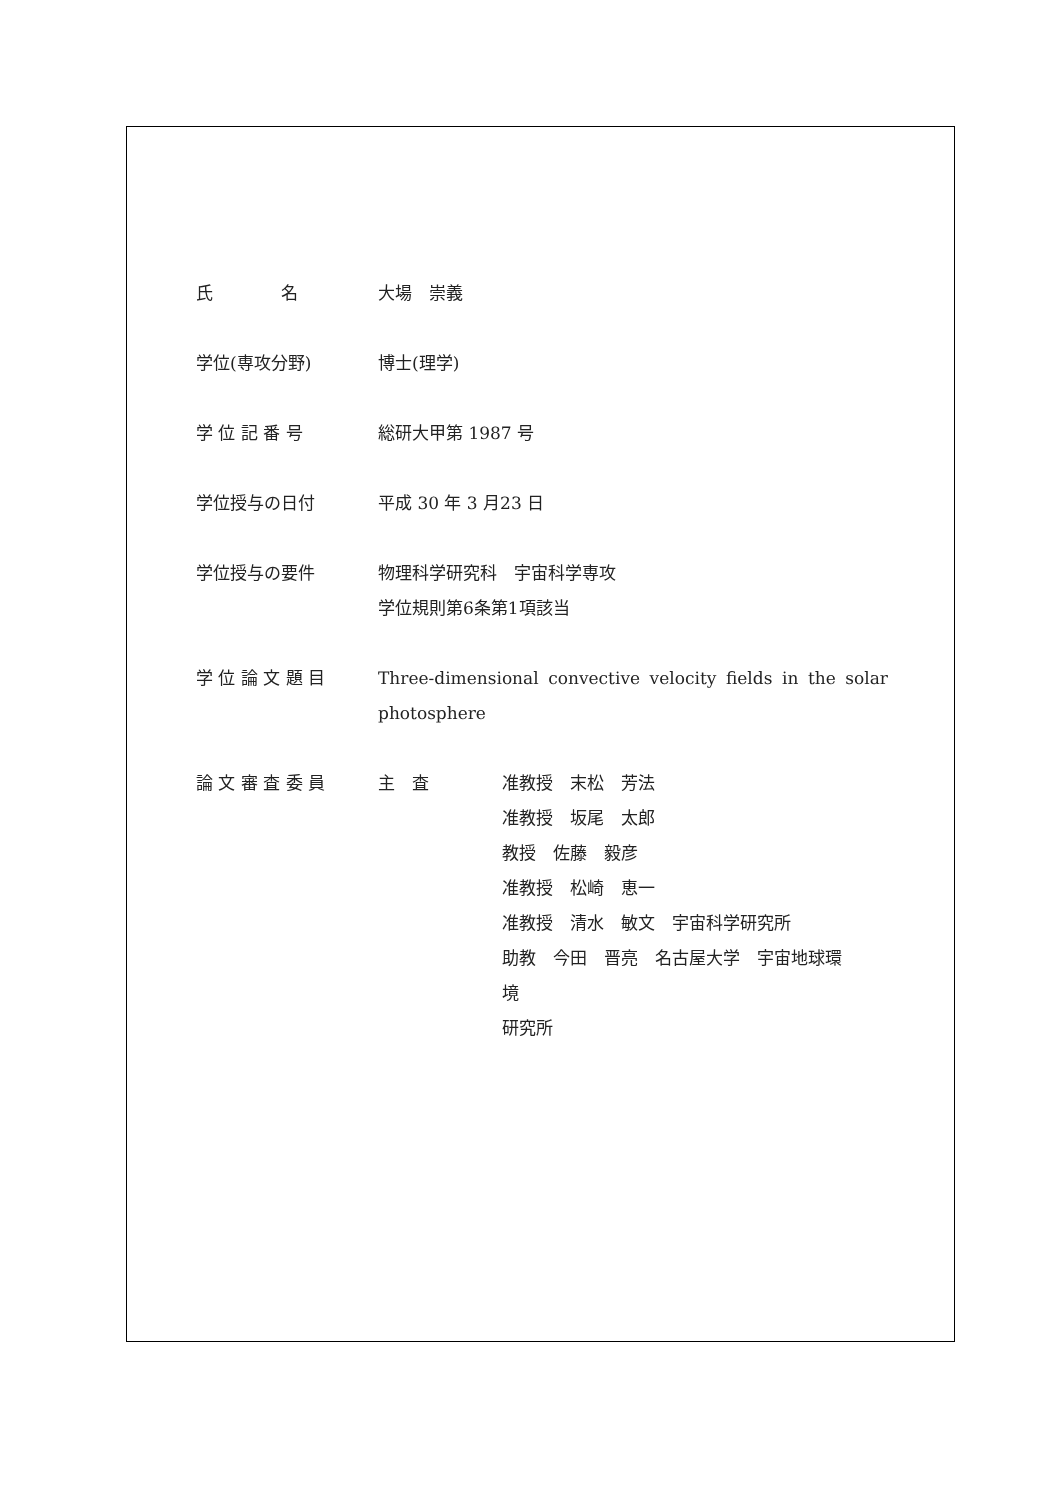氏　　　　名 大場　崇義
学位(専攻分野) 博士(理学)
学 位 記 番 号 総研大甲第 1987 号
学位授与の日付 平成 30 年 3 月23 日
学位授与の要件 物理科学研究科　宇宙科学専攻
学位規則第6条第1項該当
学 位 論 文 題 目 Three-dimensional convective velocity fields in the solar photosphere
論 文 審 査 委 員 主　査 准教授　末松　芳法
准教授　坂尾　太郎
教授　佐藤　毅彦
准教授　松崎　恵一
准教授　清水　敏文　宇宙科学研究所
助教　今田　晋亮　名古屋大学　宇宙地球環
境
研究所